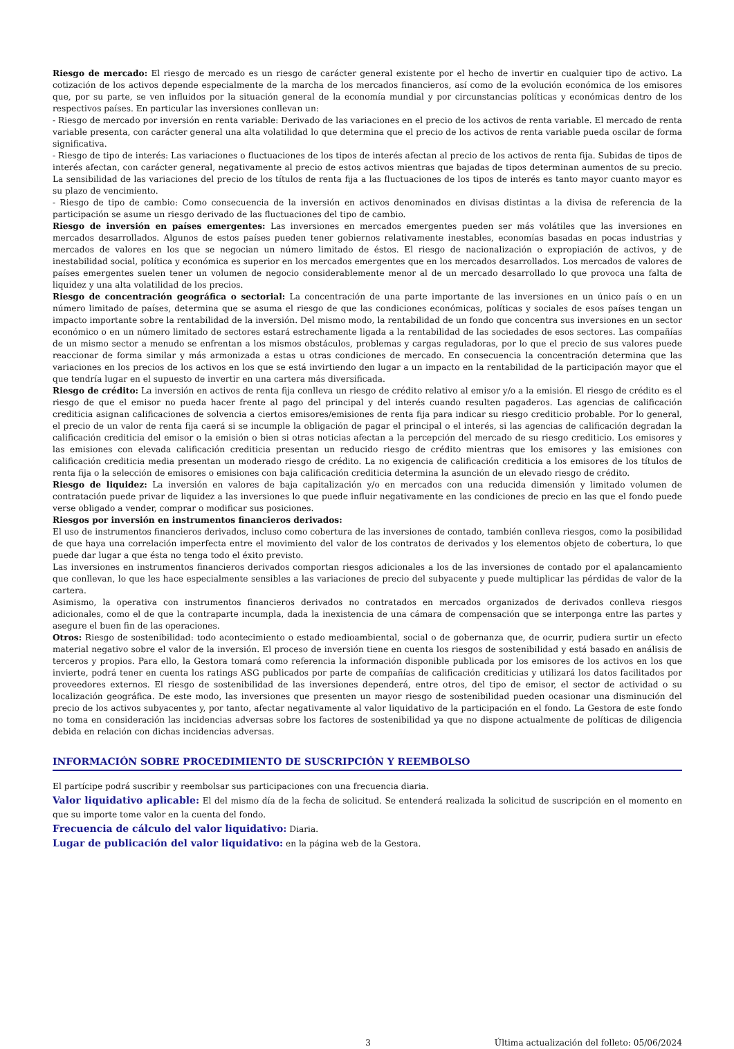Riesgo de mercado: El riesgo de mercado es un riesgo de carácter general existente por el hecho de invertir en cualquier tipo de activo. La cotización de los activos depende especialmente de la marcha de los mercados financieros, así como de la evolución económica de los emisores que, por su parte, se ven influidos por la situación general de la economía mundial y por circunstancias políticas y económicas dentro de los respectivos países. En particular las inversiones conllevan un:
- Riesgo de mercado por inversión en renta variable: Derivado de las variaciones en el precio de los activos de renta variable. El mercado de renta variable presenta, con carácter general una alta volatilidad lo que determina que el precio de los activos de renta variable pueda oscilar de forma significativa.
- Riesgo de tipo de interés: Las variaciones o fluctuaciones de los tipos de interés afectan al precio de los activos de renta fija. Subidas de tipos de interés afectan, con carácter general, negativamente al precio de estos activos mientras que bajadas de tipos determinan aumentos de su precio. La sensibilidad de las variaciones del precio de los títulos de renta fija a las fluctuaciones de los tipos de interés es tanto mayor cuanto mayor es su plazo de vencimiento.
- Riesgo de tipo de cambio: Como consecuencia de la inversión en activos denominados en divisas distintas a la divisa de referencia de la participación se asume un riesgo derivado de las fluctuaciones del tipo de cambio.
Riesgo de inversión en países emergentes: Las inversiones en mercados emergentes pueden ser más volátiles que las inversiones en mercados desarrollados. Algunos de estos países pueden tener gobiernos relativamente inestables, economías basadas en pocas industrias y mercados de valores en los que se negocian un número limitado de éstos. El riesgo de nacionalización o expropiación de activos, y de inestabilidad social, política y económica es superior en los mercados emergentes que en los mercados desarrollados. Los mercados de valores de países emergentes suelen tener un volumen de negocio considerablemente menor al de un mercado desarrollado lo que provoca una falta de liquidez y una alta volatilidad de los precios.
Riesgo de concentración geográfica o sectorial: La concentración de una parte importante de las inversiones en un único país o en un número limitado de países, determina que se asuma el riesgo de que las condiciones económicas, políticas y sociales de esos países tengan un impacto importante sobre la rentabilidad de la inversión. Del mismo modo, la rentabilidad de un fondo que concentra sus inversiones en un sector económico o en un número limitado de sectores estará estrechamente ligada a la rentabilidad de las sociedades de esos sectores. Las compañías de un mismo sector a menudo se enfrentan a los mismos obstáculos, problemas y cargas reguladoras, por lo que el precio de sus valores puede reaccionar de forma similar y más armonizada a estas u otras condiciones de mercado. En consecuencia la concentración determina que las variaciones en los precios de los activos en los que se está invirtiendo den lugar a un impacto en la rentabilidad de la participación mayor que el que tendría lugar en el supuesto de invertir en una cartera más diversificada.
Riesgo de crédito: La inversión en activos de renta fija conlleva un riesgo de crédito relativo al emisor y/o a la emisión. El riesgo de crédito es el riesgo de que el emisor no pueda hacer frente al pago del principal y del interés cuando resulten pagaderos. Las agencias de calificación crediticia asignan calificaciones de solvencia a ciertos emisores/emisiones de renta fija para indicar su riesgo crediticio probable. Por lo general, el precio de un valor de renta fija caerá si se incumple la obligación de pagar el principal o el interés, si las agencias de calificación degradan la calificación crediticia del emisor o la emisión o bien si otras noticias afectan a la percepción del mercado de su riesgo crediticio. Los emisores y las emisiones con elevada calificación crediticia presentan un reducido riesgo de crédito mientras que los emisores y las emisiones con calificación crediticia media presentan un moderado riesgo de crédito. La no exigencia de calificación crediticia a los emisores de los títulos de renta fija o la selección de emisores o emisiones con baja calificación crediticia determina la asunción de un elevado riesgo de crédito.
Riesgo de liquidez: La inversión en valores de baja capitalización y/o en mercados con una reducida dimensión y limitado volumen de contratación puede privar de liquidez a las inversiones lo que puede influir negativamente en las condiciones de precio en las que el fondo puede verse obligado a vender, comprar o modificar sus posiciones.
Riesgos por inversión en instrumentos financieros derivados:
El uso de instrumentos financieros derivados, incluso como cobertura de las inversiones de contado, también conlleva riesgos, como la posibilidad de que haya una correlación imperfecta entre el movimiento del valor de los contratos de derivados y los elementos objeto de cobertura, lo que puede dar lugar a que ésta no tenga todo el éxito previsto.
Las inversiones en instrumentos financieros derivados comportan riesgos adicionales a los de las inversiones de contado por el apalancamiento que conllevan, lo que les hace especialmente sensibles a las variaciones de precio del subyacente y puede multiplicar las pérdidas de valor de la cartera.
Asimismo, la operativa con instrumentos financieros derivados no contratados en mercados organizados de derivados conlleva riesgos adicionales, como el de que la contraparte incumpla, dada la inexistencia de una cámara de compensación que se interponga entre las partes y asegure el buen fin de las operaciones.
Otros: Riesgo de sostenibilidad: todo acontecimiento o estado medioambiental, social o de gobernanza que, de ocurrir, pudiera surtir un efecto material negativo sobre el valor de la inversión. El proceso de inversión tiene en cuenta los riesgos de sostenibilidad y está basado en análisis de terceros y propios. Para ello, la Gestora tomará como referencia la información disponible publicada por los emisores de los activos en los que invierte, podrá tener en cuenta los ratings ASG publicados por parte de compañías de calificación crediticias y utilizará los datos facilitados por proveedores externos. El riesgo de sostenibilidad de las inversiones dependerá, entre otros, del tipo de emisor, el sector de actividad o su localización geográfica. De este modo, las inversiones que presenten un mayor riesgo de sostenibilidad pueden ocasionar una disminución del precio de los activos subyacentes y, por tanto, afectar negativamente al valor liquidativo de la participación en el fondo. La Gestora de este fondo no toma en consideración las incidencias adversas sobre los factores de sostenibilidad ya que no dispone actualmente de políticas de diligencia debida en relación con dichas incidencias adversas.
INFORMACIÓN SOBRE PROCEDIMIENTO DE SUSCRIPCIÓN Y REEMBOLSO
El partícipe podrá suscribir y reembolsar sus participaciones con una frecuencia diaria.
Valor liquidativo aplicable: El del mismo día de la fecha de solicitud. Se entenderá realizada la solicitud de suscripción en el momento en que su importe tome valor en la cuenta del fondo.
Frecuencia de cálculo del valor liquidativo: Diaria.
Lugar de publicación del valor liquidativo: en la página web de la Gestora.
3 Última actualización del folleto: 05/06/2024